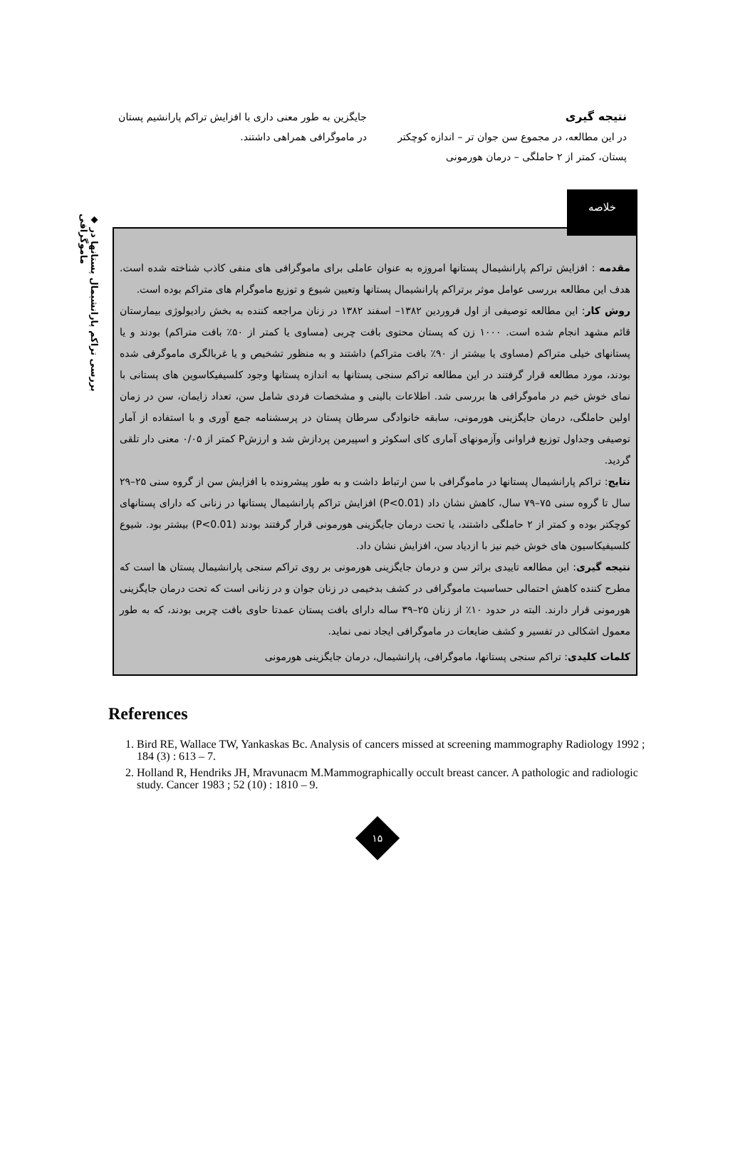◆ بررسی تراکم پارانشیمال پستانها در ماموگرافی
نتیجه گیری
در این مطالعه، در مجموع سن جوان تر – اندازه کوچکتر پستان، کمتر از ۲ حاملگی – درمان هورمونی
جایگزین به طور معنی داری با افزایش تراکم پارانشیم پستان در ماموگرافی همراهی داشتند.
خلاصه
مقدمه : افزایش تراکم پارانشیمال پستانها امروزه به عنوان عاملی برای ماموگرافی های منفی کاذب شناخته شده است. هدف این مطالعه بررسی عوامل موثر برتراکم پارانشیمال پستانها وتعیین شیوع و توزیع ماموگرام های متراکم بوده است.
روش کار: این مطالعه توصیفی از اول فروردین ۱۳۸۲– اسفند ۱۳۸۲ در زنان مراجعه کننده به بخش رادیولوژی بیمارستان قائم مشهد انجام شده است. ۱۰۰۰ زن که پستان محتوی بافت چربی (مساوی یا کمتر از ۵۰٪ بافت متراکم) بودند و یا پستانهای خیلی متراکم (مساوی یا بیشتر از ۹۰٪ بافت متراکم) داشتند و به منظور تشخیص و یا غربالگری ماموگرفی شده بودند، مورد مطالعه قرار گرفتند در این مطالعه تراکم سنجی پستانها به اندازه پستانها وجود کلسیفیکاسوین های پستانی با نمای خوش خیم در ماموگرافی ها بررسی شد. اطلاعات بالینی و مشخصات فردی شامل سن، تعداد زایمان، سن در زمان اولین حاملگی، درمان جایگزینی هورمونی، سابقه خانوادگی سرطان پستان در پرسشنامه جمع آوری و با استفاده از آمار توصیفی وجداول توزیع فراوانی وآزمونهای آماری کای اسکوئر و اسپیرمن پردازش شد و ارزشP کمتر از ۰/۰۵ معنی دار تلقی گردید.
نتایج: تراکم پارانشیمال پستانها در ماموگرافی با سن ارتباط داشت و به طور پیشرونده با افزایش سن از گروه سنی ۲۵–۲۹ سال تا گروه سنی ۷۵–۷۹ سال، کاهش نشان داد (P<0.01) افزایش تراکم پارانشیمال پستانها در زنانی که دارای پستانهای کوچکتر بوده و کمتر از ۲ حاملگی داشتند، یا تحت درمان جایگزینی هورمونی قرار گرفتند بودند (P<0.01) بیشتر بود. شیوع کلسیفیکاسیون های خوش خیم نیز با ازدیاد سن، افزایش نشان داد.
نتیجه گیری: این مطالعه تاییدی براثر سن و درمان جایگزینی هورمونی بر روی تراکم سنجی پارانشیمال پستان ها است که مطرح کننده کاهش احتمالی حساسیت ماموگرافی در کشف بدخیمی در زنان جوان و در زنانی است که تحت درمان جایگزینی هورمونی قرار دارند. البته در حدود ۱۰٪ از زنان ۲۵–۳۹ ساله دارای بافت پستان عمدتا حاوی بافت چربی بودند، که به طور معمول اشکالی در تفسیر و کشف ضایعات در ماموگرافی ایجاد نمی نماید.
کلمات کلیدی: تراکم سنجی پستانها، ماموگرافی، پارانشیمال، درمان جایگزینی هورمونی
References
1. Bird RE, Wallace TW, Yankaskas Bc. Analysis of cancers missed at screening mammography Radiology 1992 ; 184 (3) : 613 – 7.
2. Holland R, Hendriks JH, Mravunacm M.Mammographically occult breast cancer. A pathologic and radiologic study. Cancer 1983 ; 52 (10) : 1810 – 9.
۱۵